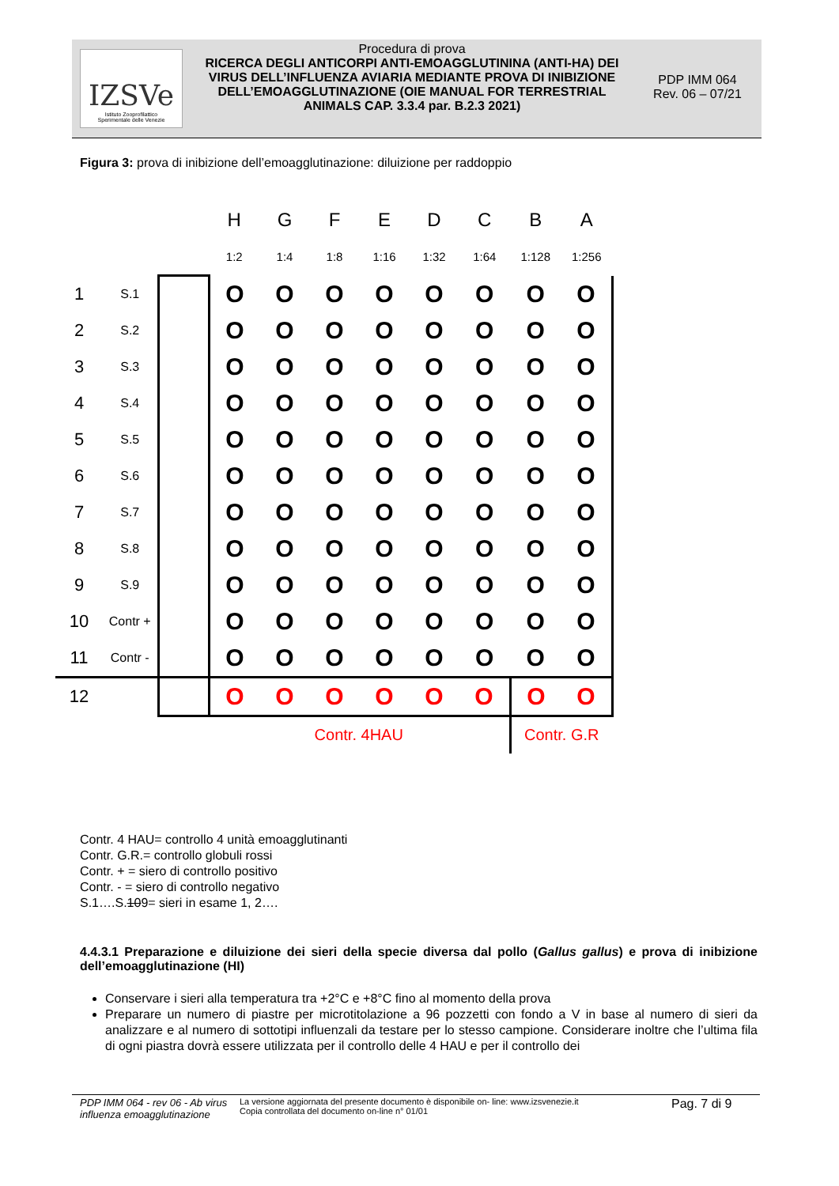IZSVe
Istituto Zooprofilattico
Sperimentale delle Venezie
Procedura di prova
RICERCA DEGLI ANTICORPI ANTI-EMOAGGLUTININA (ANTI-HA) DEI VIRUS DELL’INFLUENZA AVIARIA MEDIANTE PROVA DI INIBIZIONE DELL’EMOAGGLUTINAZIONE (OIE MANUAL FOR TERRESTRIAL ANIMALS CAP. 3.3.4 par. B.2.3 2021)
PDP IMM 064
Rev. 06 – 07/21
Figura 3: prova di inibizione dell’emoagglutinazione: diluizione per raddoppio
| | | | H | G | F | E | D | C | B | A |
| | | | 1:2 | 1:4 | 1:8 | 1:16 | 1:32 | 1:64 | 1:128 | 1:256 |
| 1 | S.1 | | O | O | O | O | O | O | O | O |
| 2 | S.2 | | O | O | O | O | O | O | O | O |
| 3 | S.3 | | O | O | O | O | O | O | O | O |
| 4 | S.4 | | O | O | O | O | O | O | O | O |
| 5 | S.5 | | O | O | O | O | O | O | O | O |
| 6 | S.6 | | O | O | O | O | O | O | O | O |
| 7 | S.7 | | O | O | O | O | O | O | O | O |
| 8 | S.8 | | O | O | O | O | O | O | O | O |
| 9 | S.9 | | O | O | O | O | O | O | O | O |
| 10 | Contr + | | O | O | O | O | O | O | O | O |
| 11 | Contr - | | O | O | O | O | O | O | O | O |
| 12 | | | O | O | O | O | O | O | O | O |
| | | | Contr. 4HAU | | | | | | Contr. G.R | |
Contr. 4 HAU= controllo 4 unità emoagglutinanti
Contr. G.R.= controllo globuli rossi
Contr. + = siero di controllo positivo
Contr. - = siero di controllo negativo
S.1….S.109= sieri in esame 1, 2….
4.4.3.1 Preparazione e diluizione dei sieri della specie diversa dal pollo (Gallus gallus) e prova di inibizione dell’emoagglutinazione (HI)
Conservare i sieri alla temperatura tra +2°C e +8°C fino al momento della prova
Preparare un numero di piastre per microtitolazione a 96 pozzetti con fondo a V in base al numero di sieri da analizzare e al numero di sottotipi influenzali da testare per lo stesso campione. Considerare inoltre che l’ultima fila di ogni piastra dovrà essere utilizzata per il controllo delle 4 HAU e per il controllo dei
PDP IMM 064 - rev 06 - Ab virus influenza emoagglutinazione
La versione aggiornata del presente documento è disponibile on- line: www.izsvenezie.it
Copia controllata del documento on-line n° 01/01
Pag. 7 di 9